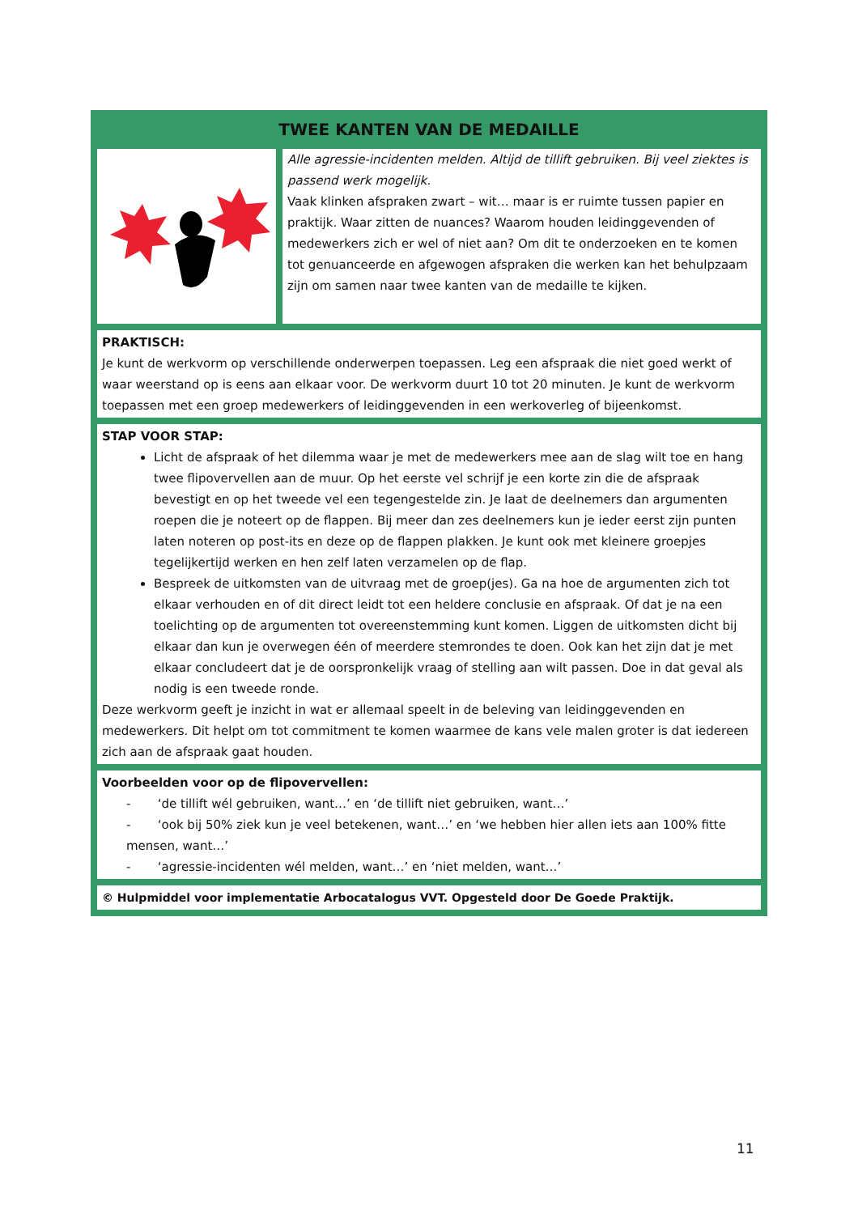TWEE KANTEN VAN DE MEDAILLE
Alle agressie-incidenten melden. Altijd de tillift gebruiken. Bij veel ziektes is passend werk mogelijk.
Vaak klinken afspraken zwart – wit… maar is er ruimte tussen papier en praktijk. Waar zitten de nuances? Waarom houden leidinggevenden of medewerkers zich er wel of niet aan? Om dit te onderzoeken en te komen tot genuanceerde en afgewogen afspraken die werken kan het behulpzaam zijn om samen naar twee kanten van de medaille te kijken.
PRAKTISCH:
Je kunt de werkvorm op verschillende onderwerpen toepassen. Leg een afspraak die niet goed werkt of waar weerstand op is eens aan elkaar voor. De werkvorm duurt 10 tot 20 minuten. Je kunt de werkvorm toepassen met een groep medewerkers of leidinggevenden in een werkoverleg of bijeenkomst.
STAP VOOR STAP:
Licht de afspraak of het dilemma waar je met de medewerkers mee aan de slag wilt toe en hang twee flipovervellen aan de muur. Op het eerste vel schrijf je een korte zin die de afspraak bevestigt en op het tweede vel een tegengestelde zin. Je laat de deelnemers dan argumenten roepen die je noteert op de flappen. Bij meer dan zes deelnemers kun je ieder eerst zijn punten laten noteren op post-its en deze op de flappen plakken. Je kunt ook met kleinere groepjes tegelijkertijd werken en hen zelf laten verzamelen op de flap.
Bespreek de uitkomsten van de uitvraag met de groep(jes). Ga na hoe de argumenten zich tot elkaar verhouden en of dit direct leidt tot een heldere conclusie en afspraak. Of dat je na een toelichting op de argumenten tot overeenstemming kunt komen. Liggen de uitkomsten dicht bij elkaar dan kun je overwegen één of meerdere stemrondes te doen. Ook kan het zijn dat je met elkaar concludeert dat je de oorspronkelijk vraag of stelling aan wilt passen. Doe in dat geval als nodig is een tweede ronde.
Deze werkvorm geeft je inzicht in wat er allemaal speelt in de beleving van leidinggevenden en medewerkers. Dit helpt om tot commitment te komen waarmee de kans vele malen groter is dat iedereen zich aan de afspraak gaat houden.
Voorbeelden voor op de flipovervellen:
- ‘de tillift wél gebruiken, want…’ en ‘de tillift niet gebruiken, want…’
- ‘ook bij 50% ziek kun je veel betekenen, want…’ en ‘we hebben hier allen iets aan 100% fitte mensen, want…’
- ‘agressie-incidenten wél melden, want…’ en ‘niet melden, want…’
© Hulpmiddel voor implementatie Arbocatalogus VVT. Opgesteld door De Goede Praktijk.
11